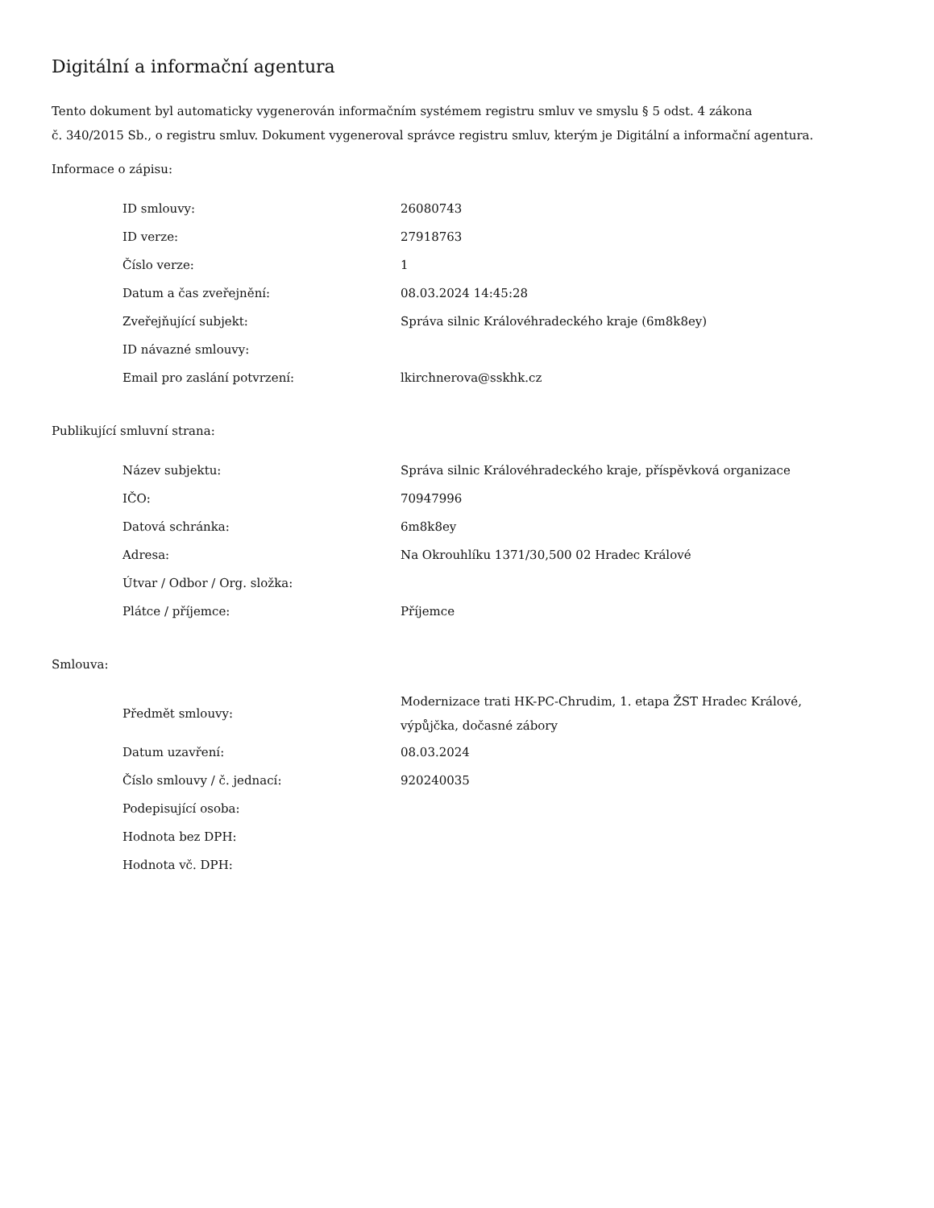Digitální a informační agentura
Tento dokument byl automaticky vygenerován informačním systémem registru smluv ve smyslu § 5 odst. 4 zákona
č. 340/2015 Sb., o registru smluv. Dokument vygeneroval správce registru smluv, kterým je Digitální a informační agentura.
Informace o zápisu:
| ID smlouvy: | 26080743 |
| ID verze: | 27918763 |
| Číslo verze: | 1 |
| Datum a čas zveřejnění: | 08.03.2024 14:45:28 |
| Zveřejňující subjekt: | Správa silnic Královéhradeckého kraje (6m8k8ey) |
| ID návazné smlouvy: | |
| Email pro zaslání potvrzení: | lkirchnerova@sskhk.cz |
Publikující smluvní strana:
| Název subjektu: | Správa silnic Královéhradeckého kraje, příspěvková organizace |
| IČO: | 70947996 |
| Datová schránka: | 6m8k8ey |
| Adresa: | Na Okrouhlíku 1371/30,500 02 Hradec Králové |
| Útvar / Odbor / Org. složka: | |
| Plátce / příjemce: | Příjemce |
Smlouva:
| Předmět smlouvy: | Modernizace trati HK-PC-Chrudim, 1. etapa ŽST Hradec Králové, výpůjčka, dočasné zábory |
| Datum uzavření: | 08.03.2024 |
| Číslo smlouvy / č. jednací: | 920240035 |
| Podepisující osoba: | |
| Hodnota bez DPH: | |
| Hodnota vč. DPH: | |